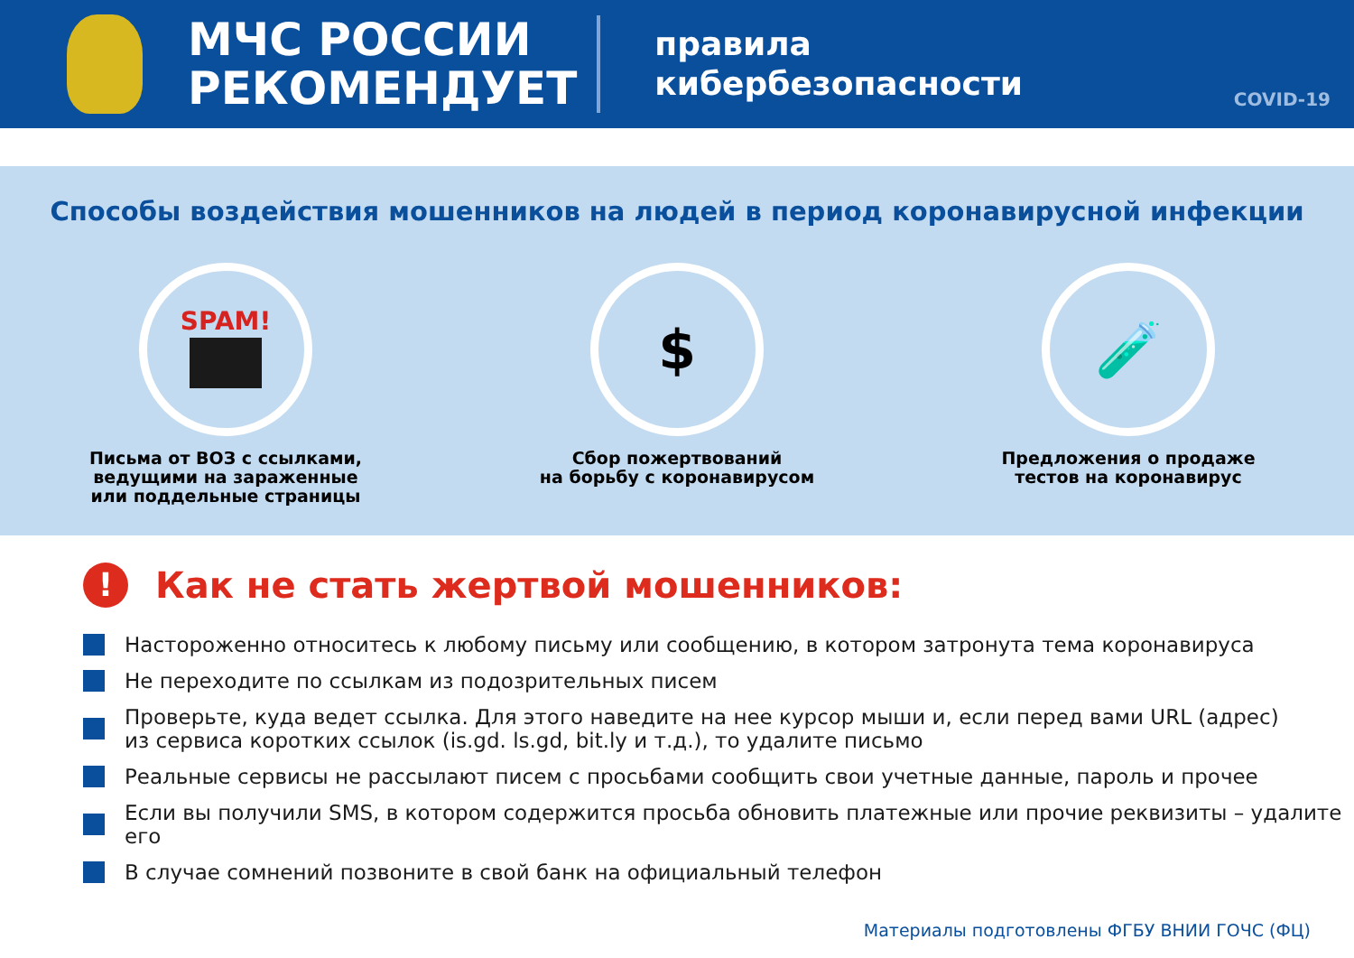МЧС РОССИИ
РЕКОМЕНДУЕТ
правила
кибербезопасности
COVID-19
Способы воздействия мошенников на людей в период коронавирусной инфекции
SPAM!
Письма от ВОЗ с ссылками,
ведущими на зараженные
или поддельные страницы
$
Сбор пожертвований
на борьбу с коронавирусом
🧪
Предложения о продаже
тестов на коронавирус
! Как не стать жертвой мошенников:
Настороженно относитесь к любому письму или сообщению, в котором затронута тема коронавируса
Не переходите по ссылкам из подозрительных писем
Проверьте, куда ведет ссылка. Для этого наведите на нее курсор мыши и, если перед вами URL (адрес)
из сервиса коротких ссылок (is.gd. ls.gd, bit.ly и т.д.), то удалите письмо
Реальные сервисы не рассылают писем с просьбами сообщить свои учетные данные, пароль и прочее
Если вы получили SMS, в котором содержится просьба обновить платежные или прочие реквизиты – удалите его
В случае сомнений позвоните в свой банк на официальный телефон
Материалы подготовлены ФГБУ ВНИИ ГОЧС (ФЦ)